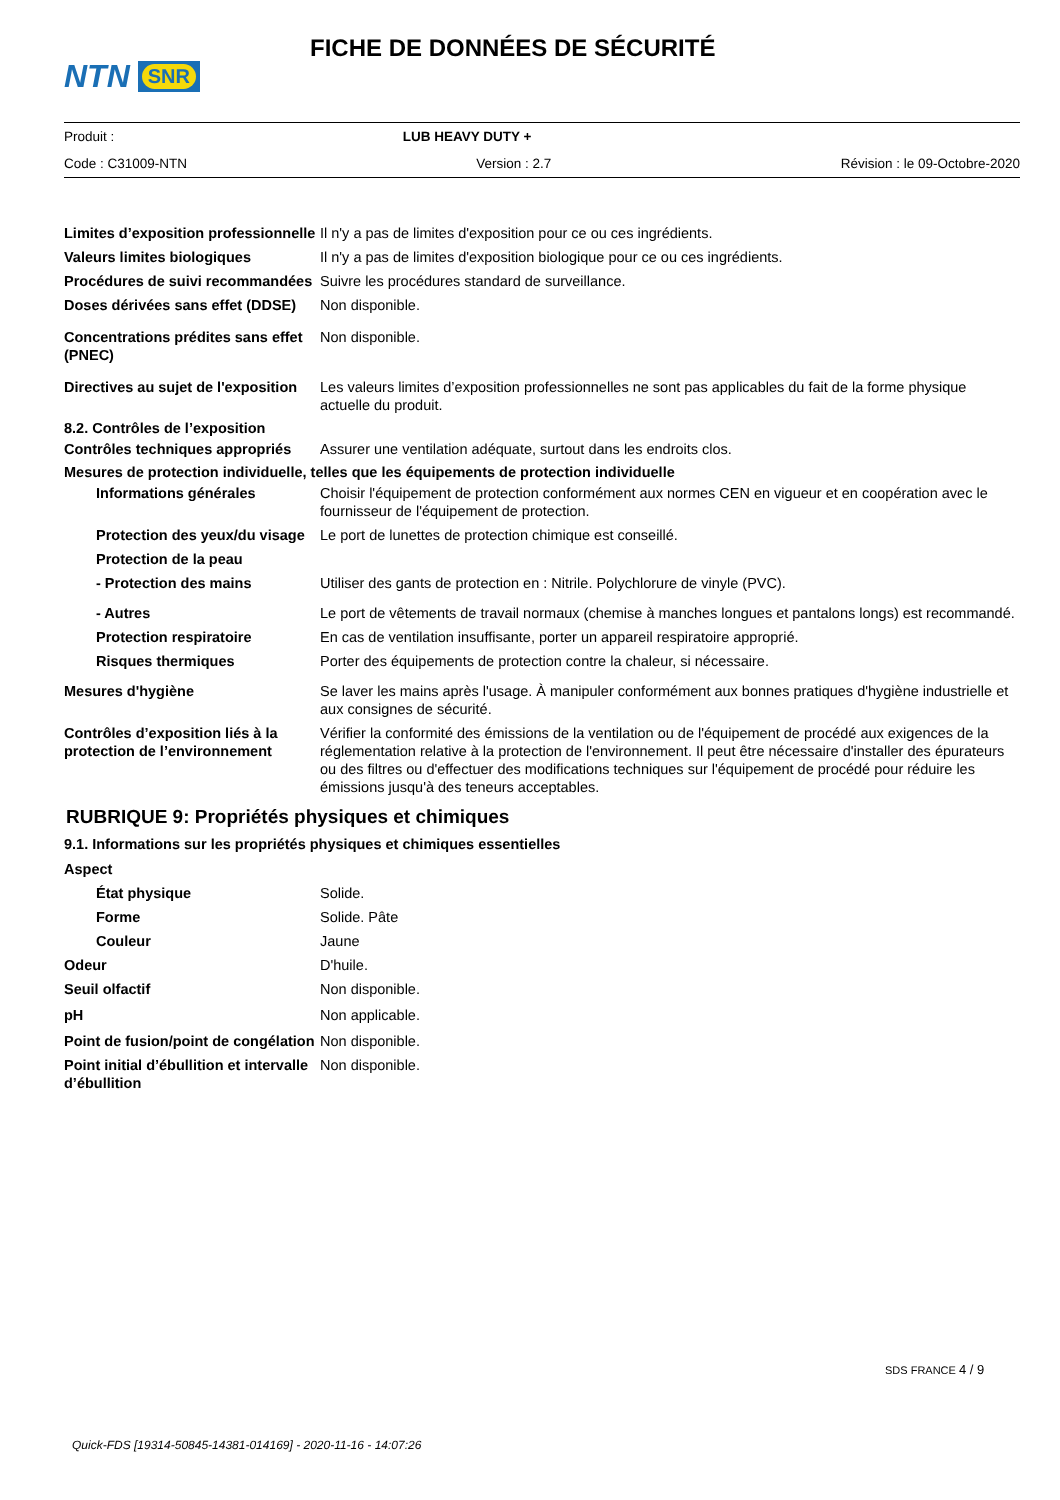NTN
SNR
FICHE DE DONNÉES DE SÉCURITÉ
Produit : LUB HEAVY DUTY +
Code : C31009-NTN Version : 2.7 Révision : le 09-Octobre-2020
Limites d’exposition professionnelle
Il n'y a pas de limites d'exposition pour ce ou ces ingrédients.
Valeurs limites biologiques Il n'y a pas de limites d'exposition biologique pour ce ou ces ingrédients.
Procédures de suivi recommandées
Suivre les procédures standard de surveillance.
Doses dérivées sans effet (DDSE)
Non disponible.
Concentrations prédites sans effet (PNEC)
Non disponible.
Directives au sujet de l'exposition
Les valeurs limites d’exposition professionnelles ne sont pas applicables du fait de la forme physique actuelle du produit.
8.2. Contrôles de l’exposition
Contrôles techniques appropriés
Assurer une ventilation adéquate, surtout dans les endroits clos.
Mesures de protection individuelle, telles que les équipements de protection individuelle
Informations générales Choisir l'équipement de protection conformément aux normes CEN en vigueur et en coopération avec le fournisseur de l'équipement de protection.
Protection des yeux/du visage
Le port de lunettes de protection chimique est conseillé.
Protection de la peau
- Protection des mains Utiliser des gants de protection en : Nitrile. Polychlorure de vinyle (PVC).
- Autres Le port de vêtements de travail normaux (chemise à manches longues et pantalons longs) est recommandé.
Protection respiratoire En cas de ventilation insuffisante, porter un appareil respiratoire approprié.
Risques thermiques Porter des équipements de protection contre la chaleur, si nécessaire.
Mesures d'hygiène Se laver les mains après l'usage. À manipuler conformément aux bonnes pratiques d'hygiène industrielle et aux consignes de sécurité.
Contrôles d’exposition liés à la protection de l’environnement
Vérifier la conformité des émissions de la ventilation ou de l'équipement de procédé aux exigences de la réglementation relative à la protection de l'environnement. Il peut être nécessaire d'installer des épurateurs ou des filtres ou d'effectuer des modifications techniques sur l'équipement de procédé pour réduire les émissions jusqu'à des teneurs acceptables.
RUBRIQUE 9: Propriétés physiques et chimiques
9.1. Informations sur les propriétés physiques et chimiques essentielles
Aspect
État physique Solide.
Forme Solide. Pâte
Couleur Jaune
Odeur D'huile.
Seuil olfactif Non disponible.
pH Non applicable.
Point de fusion/point de congélation
Non disponible.
Point initial d’ébullition et intervalle d’ébullition
Non disponible.
SDS FRANCE 4 / 9
Quick-FDS [19314-50845-14381-014169] - 2020-11-16 - 14:07:26